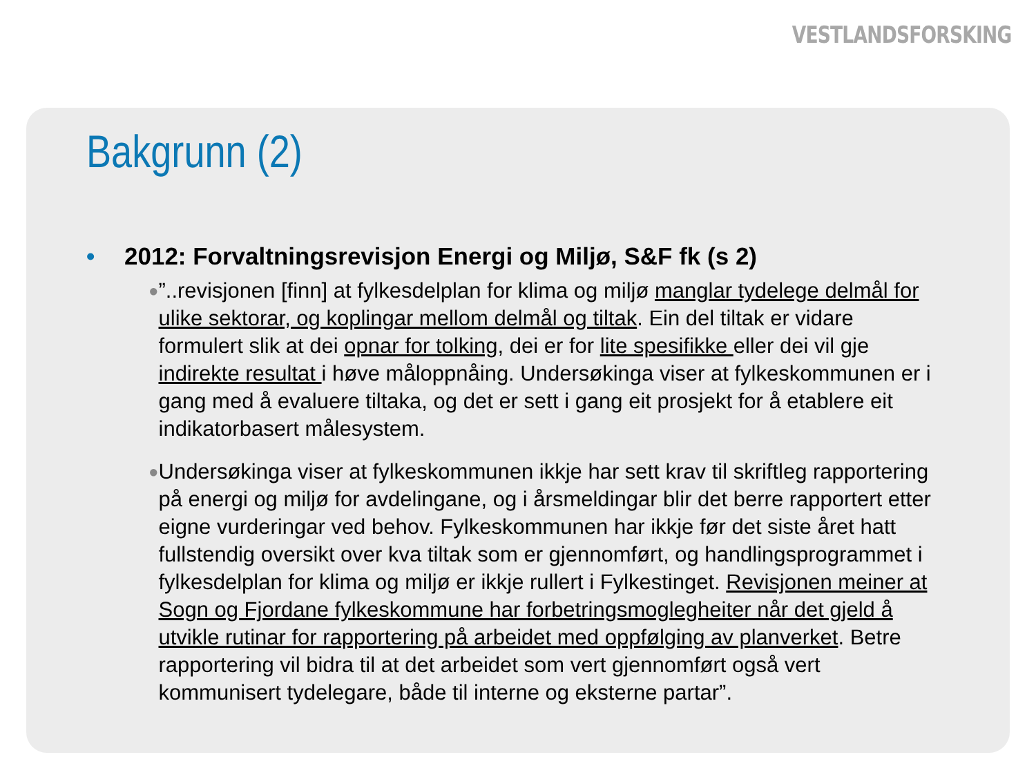VESTLANDSFORSKING
Bakgrunn (2)
• 2012: Forvaltningsrevisjon Energi og Miljø, S&F fk (s 2)
●”..revisjonen [finn] at fylkesdelplan for klima og miljø manglar tydelege delmål for ulike sektorar, og koplingar mellom delmål og tiltak. Ein del tiltak er vidare formulert slik at dei opnar for tolking, dei er for lite spesifikke eller dei vil gje indirekte resultat i høve måloppnåing. Undersøkinga viser at fylkeskommunen er i gang med å evaluere tiltaka, og det er sett i gang eit prosjekt for å etablere eit indikatorbasert målesystem.
● Undersøkinga viser at fylkeskommunen ikkje har sett krav til skriftleg rapportering på energi og miljø for avdelingane, og i årsmeldingar blir det berre rapportert etter eigne vurderingar ved behov. Fylkeskommunen har ikkje før det siste året hatt fullstendig oversikt over kva tiltak som er gjennomført, og handlingsprogrammet i fylkesdelplan for klima og miljø er ikkje rullert i Fylkestinget. Revisjonen meiner at Sogn og Fjordane fylkeskommune har forbetringsmoglegheiter når det gjeld å utvikle rutinar for rapportering på arbeidet med oppfølging av planverket. Betre rapportering vil bidra til at det arbeidet som vert gjennomført også vert kommunisert tydelegare, både til interne og eksterne partar”.